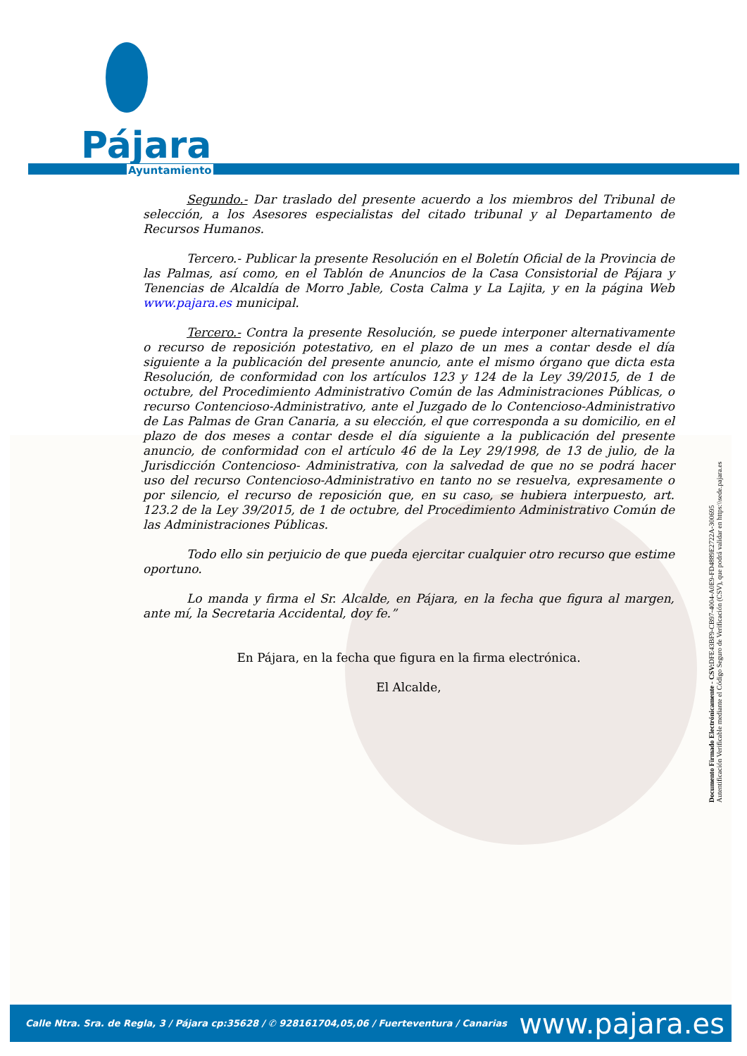Pájara
Ayuntamiento
Segundo.- Dar traslado del presente acuerdo a los miembros del Tribunal de selección, a los Asesores especialistas del citado tribunal y al Departamento de Recursos Humanos.
Tercero.- Publicar la presente Resolución en el Boletín Oficial de la Provincia de las Palmas, así como, en el Tablón de Anuncios de la Casa Consistorial de Pájara y Tenencias de Alcaldía de Morro Jable, Costa Calma y La Lajita, y en la página Web www.pajara.es municipal.
Tercero.- Contra la presente Resolución, se puede interponer alternativamente o recurso de reposición potestativo, en el plazo de un mes a contar desde el día siguiente a la publicación del presente anuncio, ante el mismo órgano que dicta esta Resolución, de conformidad con los artículos 123 y 124 de la Ley 39/2015, de 1 de octubre, del Procedimiento Administrativo Común de las Administraciones Públicas, o recurso Contencioso-Administrativo, ante el Juzgado de lo Contencioso-Administrativo de Las Palmas de Gran Canaria, a su elección, el que corresponda a su domicilio, en el plazo de dos meses a contar desde el día siguiente a la publicación del presente anuncio, de conformidad con el artículo 46 de la Ley 29/1998, de 13 de julio, de la Jurisdicción Contencioso- Administrativa, con la salvedad de que no se podrá hacer uso del recurso Contencioso-Administrativo en tanto no se resuelva, expresamente o por silencio, el recurso de reposición que, en su caso, se hubiera interpuesto, art. 123.2 de la Ley 39/2015, de 1 de octubre, del Procedimiento Administrativo Común de las Administraciones Públicas.
Todo ello sin perjuicio de que pueda ejercitar cualquier otro recurso que estime oportuno.
Lo manda y firma el Sr. Alcalde, en Pájara, en la fecha que figura al margen, ante mí, la Secretaria Accidental, doy fe.”
En Pájara, en la fecha que figura en la firma electrónica.
El Alcalde,
Documento Firmado Electrónicamente - CSV: DFE43BF9-CB97-4004-A0E9-FD4889E2722A-300695
Autentificación Verificable mediante el Código Seguro de Verificación (CSV), que podrá validar en https:\\sede.pajara.es
Calle Ntra. Sra. de Regla, 3 / Pájara cp:35628 / ✆ 928161704,05,06 / Fuerteventura / Canarias www.pajara.es